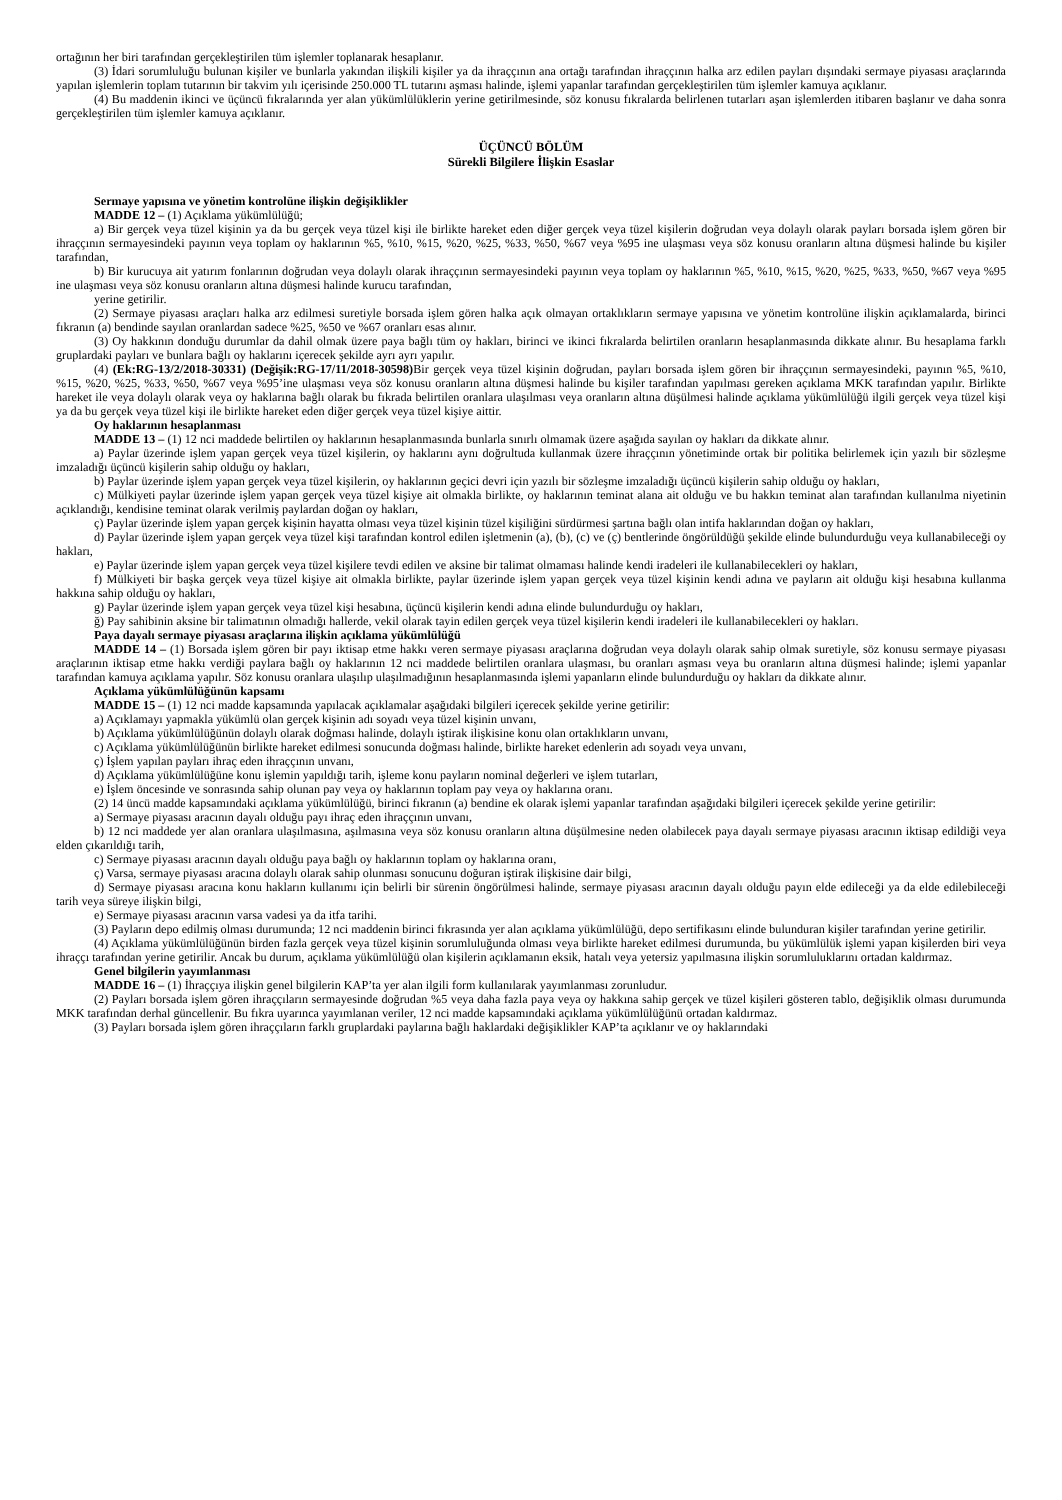ortağının her biri tarafından gerçekleştirilen tüm işlemler toplanarak hesaplanır.
(3) İdari sorumluluğu bulunan kişiler ve bunlarla yakından ilişkili kişiler ya da ihraççının ana ortağı tarafından ihraççının halka arz edilen payları dışındaki sermaye piyasası araçlarında yapılan işlemlerin toplam tutarının bir takvim yılı içerisinde 250.000 TL tutarını aşması halinde, işlemi yapanlar tarafından gerçekleştirilen tüm işlemler kamuya açıklanır.
(4) Bu maddenin ikinci ve üçüncü fıkralarında yer alan yükümlülüklerin yerine getirilmesinde, söz konusu fıkralarda belirlenen tutarları aşan işlemlerden itibaren başlanır ve daha sonra gerçekleştirilen tüm işlemler kamuya açıklanır.
ÜÇÜNCÜ BÖLÜM
Sürekli Bilgilere İlişkin Esaslar
Sermaye yapısına ve yönetim kontrolüne ilişkin değişiklikler
MADDE 12 – (1) Açıklama yükümlülüğü;
a) Bir gerçek veya tüzel kişinin ya da bu gerçek veya tüzel kişi ile birlikte hareket eden diğer gerçek veya tüzel kişilerin doğrudan veya dolaylı olarak payları borsada işlem gören bir ihraççının sermayesindeki payının veya toplam oy haklarının %5, %10, %15, %20, %25, %33, %50, %67 veya %95 ine ulaşması veya söz konusu oranların altına düşmesi halinde bu kişiler tarafından,
b) Bir kurucuya ait yatırım fonlarının doğrudan veya dolaylı olarak ihraççının sermayesindeki payının veya toplam oy haklarının %5, %10, %15, %20, %25, %33, %50, %67 veya %95 ine ulaşması veya söz konusu oranların altına düşmesi halinde kurucu tarafından,
yerine getirilir.
(2) Sermaye piyasası araçları halka arz edilmesi suretiyle borsada işlem gören halka açık olmayan ortaklıkların sermaye yapısına ve yönetim kontrolüne ilişkin açıklamalarda, birinci fıkranın (a) bendinde sayılan oranlardan sadece %25, %50 ve %67 oranları esas alınır.
(3) Oy hakkının donduğu durumlar da dahil olmak üzere paya bağlı tüm oy hakları, birinci ve ikinci fıkralarda belirtilen oranların hesaplanmasında dikkate alınır. Bu hesaplama farklı gruplardaki payları ve bunlara bağlı oy haklarını içerecek şekilde ayrı ayrı yapılır.
(4) (Ek:RG-13/2/2018-30331) (Değişik:RG-17/11/2018-30598) Bir gerçek veya tüzel kişinin doğrudan, payları borsada işlem gören bir ihraççının sermayesindeki, payının %5, %10, %15, %20, %25, %33, %50, %67 veya %95’ine ulaşması veya söz konusu oranların altına düşmesi halinde bu kişiler tarafından yapılması gereken açıklama MKK tarafından yapılır. Birlikte hareket ile veya dolaylı olarak veya oy haklarına bağlı olarak bu fıkrada belirtilen oranlara ulaşılması veya oranların altına düşülmesi halinde açıklama yükümlülüğü ilgili gerçek veya tüzel kişi ya da bu gerçek veya tüzel kişi ile birlikte hareket eden diğer gerçek veya tüzel kişiye aittir.
Oy haklarının hesaplanması
MADDE 13 – (1) 12 nci maddede belirtilen oy haklarının hesaplanmasında bunlarla sınırlı olmamak üzere aşağıda sayılan oy hakları da dikkate alınır.
a) Paylar üzerinde işlem yapan gerçek veya tüzel kişilerin, oy haklarını aynı doğrultuda kullanmak üzere ihraççının yönetiminde ortak bir politika belirlemek için yazılı bir sözleşme imzaladığı üçüncü kişilerin sahip olduğu oy hakları,
b) Paylar üzerinde işlem yapan gerçek veya tüzel kişilerin, oy haklarının geçici devri için yazılı bir sözleşme imzaladığı üçüncü kişilerin sahip olduğu oy hakları,
c) Mülkiyeti paylar üzerinde işlem yapan gerçek veya tüzel kişiye ait olmakla birlikte, oy haklarının teminat alana ait olduğu ve bu hakkın teminat alan tarafından kullanılma niyetinin açıklandığı, kendisine teminat olarak verilmiş paylardan doğan oy hakları,
ç) Paylar üzerinde işlem yapan gerçek kişinin hayatta olması veya tüzel kişinin tüzel kişiliğini sürdürmesi şartına bağlı olan intifa haklarından doğan oy hakları,
d) Paylar üzerinde işlem yapan gerçek veya tüzel kişi tarafından kontrol edilen işletmenin (a), (b), (c) ve (ç) bentlerinde öngörüldüğü şekilde elinde bulundurduğu veya kullanabileceği oy hakları,
e) Paylar üzerinde işlem yapan gerçek veya tüzel kişilere tevdi edilen ve aksine bir talimat olmaması halinde kendi iradeleri ile kullanabilecekleri oy hakları,
f) Mülkiyeti bir başka gerçek veya tüzel kişiye ait olmakla birlikte, paylar üzerinde işlem yapan gerçek veya tüzel kişinin kendi adına ve payların ait olduğu kişi hesabına kullanma hakkına sahip olduğu oy hakları,
g) Paylar üzerinde işlem yapan gerçek veya tüzel kişi hesabına, üçüncü kişilerin kendi adına elinde bulundurduğu oy hakları,
ğ) Pay sahibinin aksine bir talimatının olmadığı hallerde, vekil olarak tayin edilen gerçek veya tüzel kişilerin kendi iradeleri ile kullanabilecekleri oy hakları.
Paya dayalı sermaye piyasası araçlarına ilişkin açıklama yükümlülüğü
MADDE 14 – (1) Borsada işlem gören bir payı iktisap etme hakkı veren sermaye piyasası araçlarına doğrudan veya dolaylı olarak sahip olmak suretiyle, söz konusu sermaye piyasası araçlarının iktisap etme hakkı verdiği paylara bağlı oy haklarının 12 nci maddede belirtilen oranlara ulaşması, bu oranları aşması veya bu oranların altına düşmesi halinde; işlemi yapanlar tarafından kamuya açıklama yapılır. Söz konusu oranlara ulaşılıp ulaşılmadığının hesaplanmasında işlemi yapanların elinde bulundurduğu oy hakları da dikkate alınır.
Açıklama yükümlülüğünün kapsamı
MADDE 15 – (1) 12 nci madde kapsamında yapılacak açıklamalar aşağıdaki bilgileri içerecek şekilde yerine getirilir:
a) Açıklamayı yapmakla yükümlü olan gerçek kişinin adı soyadı veya tüzel kişinin unvanı,
b) Açıklama yükümlülüğünün dolaylı olarak doğması halinde, dolaylı iştirak ilişkisine konu olan ortaklıkların unvanı,
c) Açıklama yükümlülüğünün birlikte hareket edilmesi sonucunda doğması halinde, birlikte hareket edenlerin adı soyadı veya unvanı,
ç) İşlem yapılan payları ihraç eden ihraççının unvanı,
d) Açıklama yükümlülüğüne konu işlemin yapıldığı tarih, işleme konu payların nominal değerleri ve işlem tutarları,
e) İşlem öncesinde ve sonrasında sahip olunan pay veya oy haklarının toplam pay veya oy haklarına oranı.
(2) 14 üncü madde kapsamındaki açıklama yükümlülüğü, birinci fıkranın (a) bendine ek olarak işlemi yapanlar tarafından aşağıdaki bilgileri içerecek şekilde yerine getirilir:
a) Sermaye piyasası aracının dayalı olduğu payı ihraç eden ihraççının unvanı,
b) 12 nci maddede yer alan oranlara ulaşılmasına, aşılmasına veya söz konusu oranların altına düşülmesine neden olabilecek paya dayalı sermaye piyasası aracının iktisap edildiği veya elden çıkarıldığı tarih,
c) Sermaye piyasası aracının dayalı olduğu paya bağlı oy haklarının toplam oy haklarına oranı,
ç) Varsa, sermaye piyasası aracına dolaylı olarak sahip olunması sonucunu doğuran iştirak ilişkisine dair bilgi,
d) Sermaye piyasası aracına konu hakların kullanımı için belirli bir sürenin öngörülmesi halinde, sermaye piyasası aracının dayalı olduğu payın elde edileceği ya da elde edilebileceği tarih veya süreye ilişkin bilgi,
e) Sermaye piyasası aracının varsa vadesi ya da itfa tarihi.
(3) Payların depo edilmiş olması durumunda; 12 nci maddenin birinci fıkrasında yer alan açıklama yükümlülüğü, depo sertifikasını elinde bulunduran kişiler tarafından yerine getirilir.
(4) Açıklama yükümlülüğünün birden fazla gerçek veya tüzel kişinin sorumluluğunda olması veya birlikte hareket edilmesi durumunda, bu yükümlülük işlemi yapan kişilerden biri veya ihraççı tarafından yerine getirilir. Ancak bu durum, açıklama yükümlülüğü olan kişilerin açıklamanın eksik, hatalı veya yetersiz yapılmasına ilişkin sorumluluklarını ortadan kaldırmaz.
Genel bilgilerin yayımlanması
MADDE 16 – (1) İhraççıya ilişkin genel bilgilerin KAP’ta yer alan ilgili form kullanılarak yayımlanması zorunludur.
(2) Payları borsada işlem gören ihraççıların sermayesinde doğrudan %5 veya daha fazla paya veya oy hakkına sahip gerçek ve tüzel kişileri gösteren tablo, değişiklik olması durumunda MKK tarafından derhal güncellenir. Bu fıkra uyarınca yayımlanan veriler, 12 nci madde kapsamındaki açıklama yükümlülüğünü ortadan kaldırmaz.
(3) Payları borsada işlem gören ihraççıların farklı gruplardaki paylarına bağlı haklardaki değişiklikler KAP’ta açıklanır ve oy haklarındaki